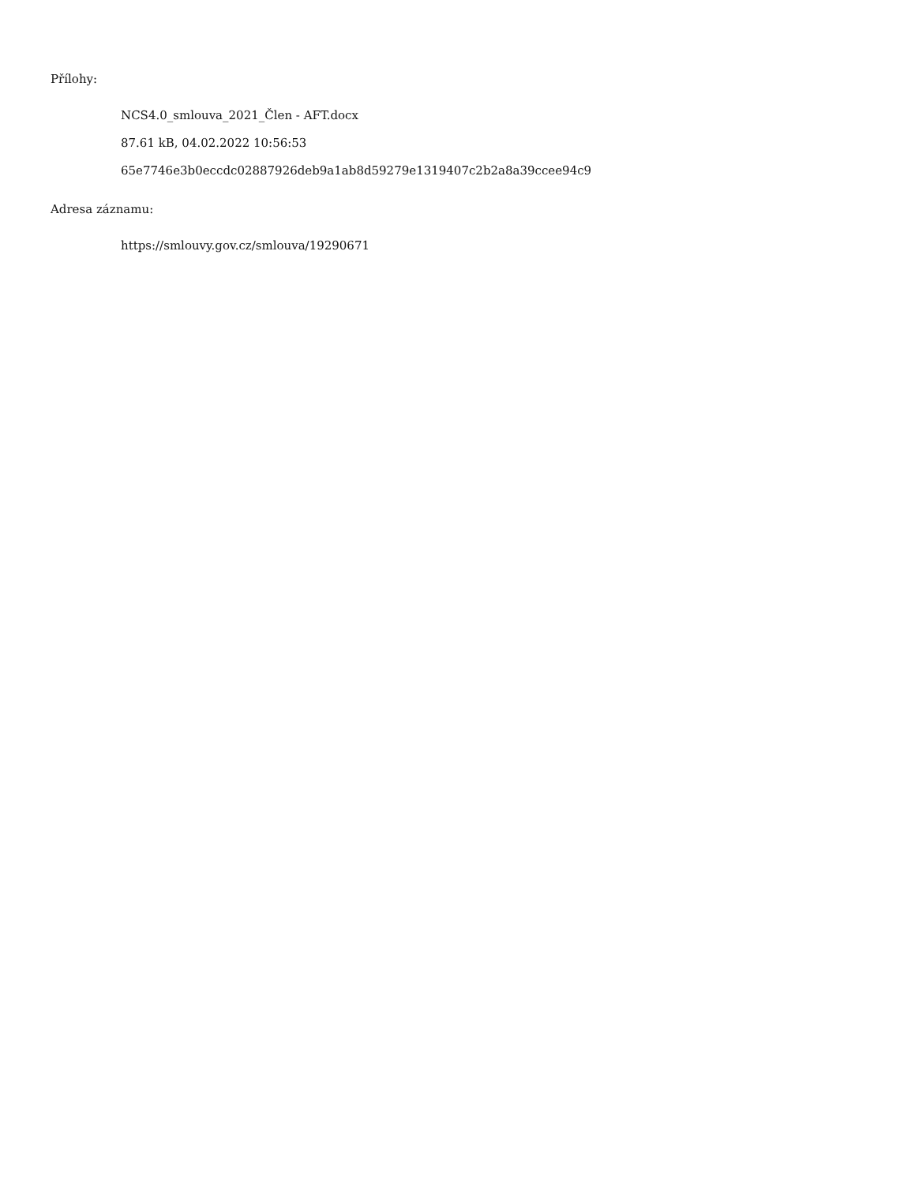Přílohy:
NCS4.0_smlouva_2021_Člen - AFT.docx
87.61 kB, 04.02.2022 10:56:53
65e7746e3b0eccdc02887926deb9a1ab8d59279e1319407c2b2a8a39ccee94c9
Adresa záznamu:
https://smlouvy.gov.cz/smlouva/19290671